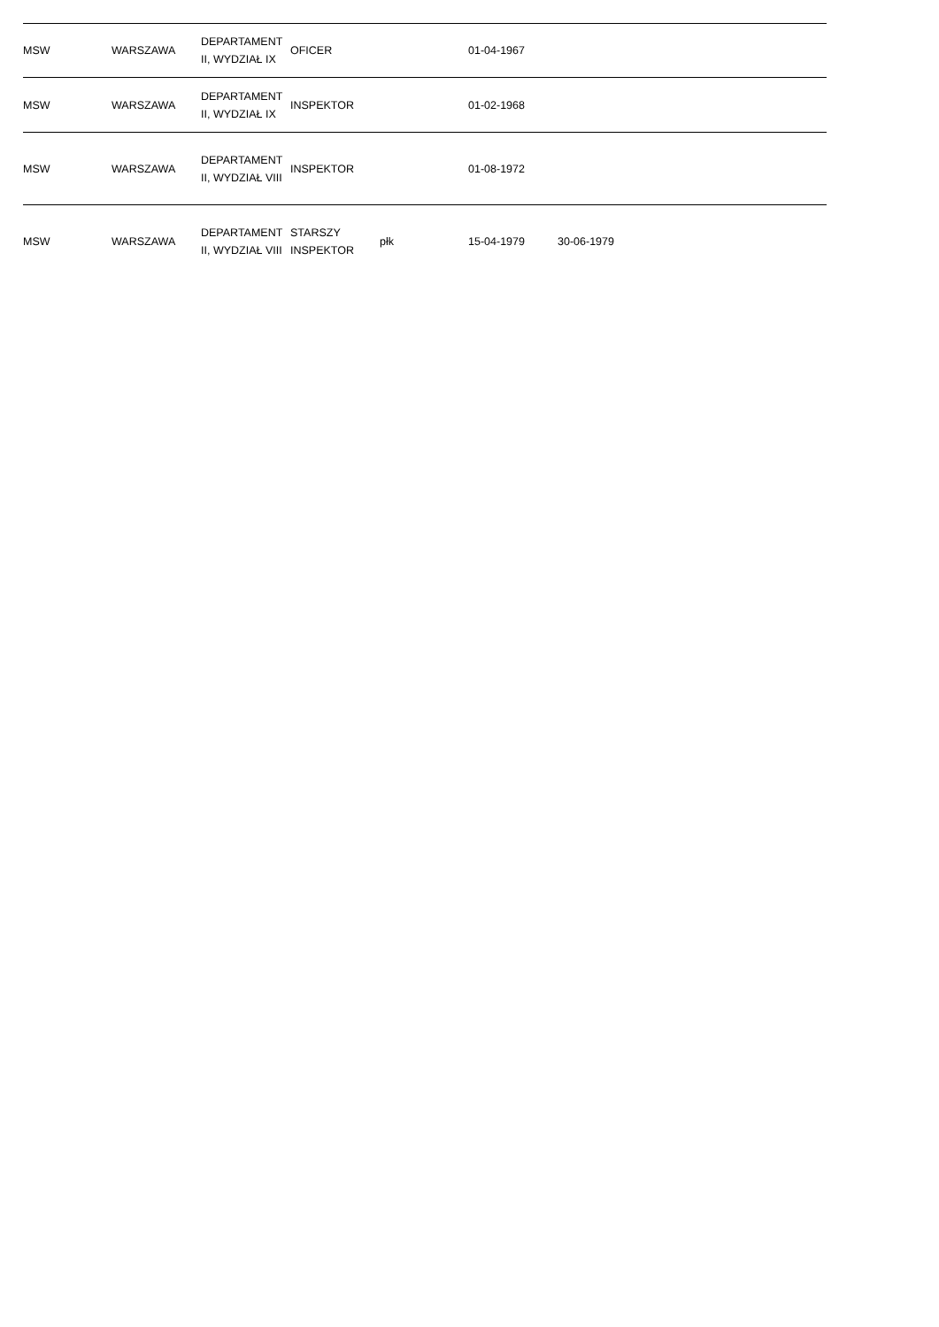| MSW | WARSZAWA | DEPARTAMENT II, WYDZIAŁ IX | OFICER | | 01-04-1967 | | |
| MSW | WARSZAWA | DEPARTAMENT II, WYDZIAŁ IX | INSPEKTOR | | 01-02-1968 | | |
| MSW | WARSZAWA | DEPARTAMENT II, WYDZIAŁ VIII | INSPEKTOR | | 01-08-1972 | | |
| MSW | WARSZAWA | DEPARTAMENT II, WYDZIAŁ VIII | STARSZY INSPEKTOR | płk | 15-04-1979 | 30-06-1979 | |